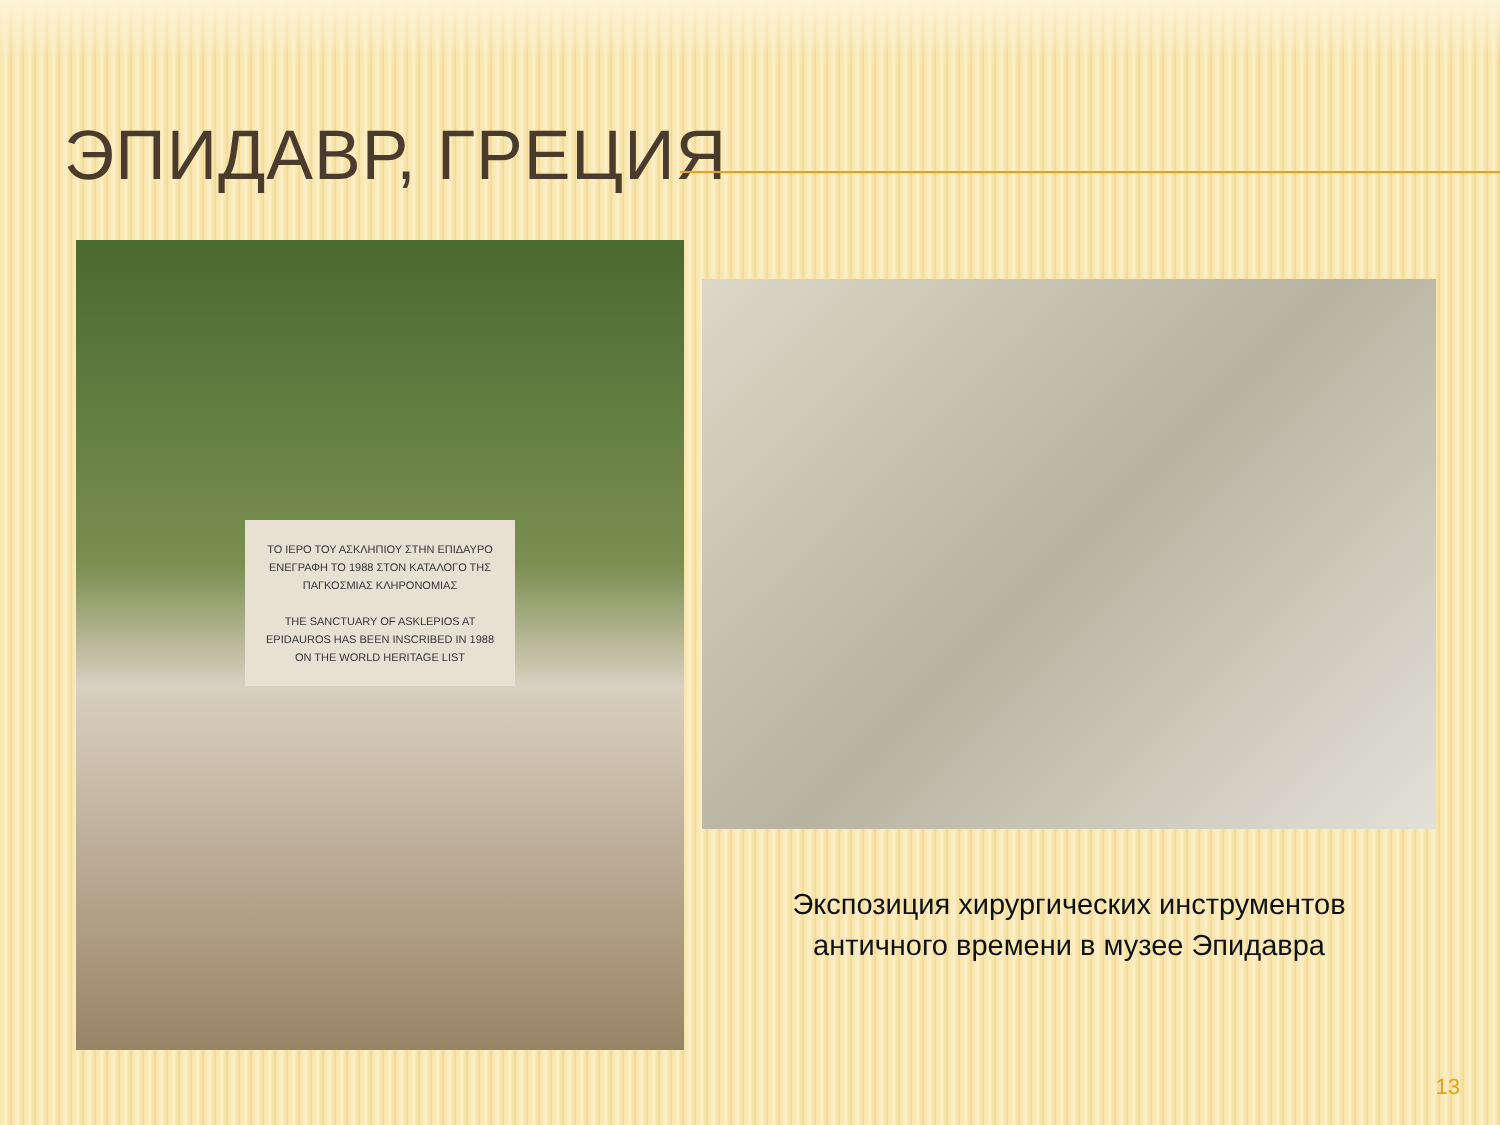ЭПИДАВР, ГРЕЦИЯ
ΤΟ ΙΕΡΟ ΤΟΥ ΑΣΚΛΗΠΙΟΥ ΣΤΗΝ ΕΠΙΔΑΥΡΟ ΕΝΕΓΡΑΦΗ ΤΟ 1988 ΣΤΟΝ ΚΑΤΑΛΟΓΟ ΤΗΣ ΠΑΓΚΟΣΜΙΑΣ ΚΛΗΡΟΝΟΜΙΑΣ
THE SANCTUARY OF ASKLEPIOS AT EPIDAUROS HAS BEEN INSCRIBED IN 1988 ON THE WORLD HERITAGE LIST
Экспозиция хирургических инструментов
античного времени в музее Эпидавра
13